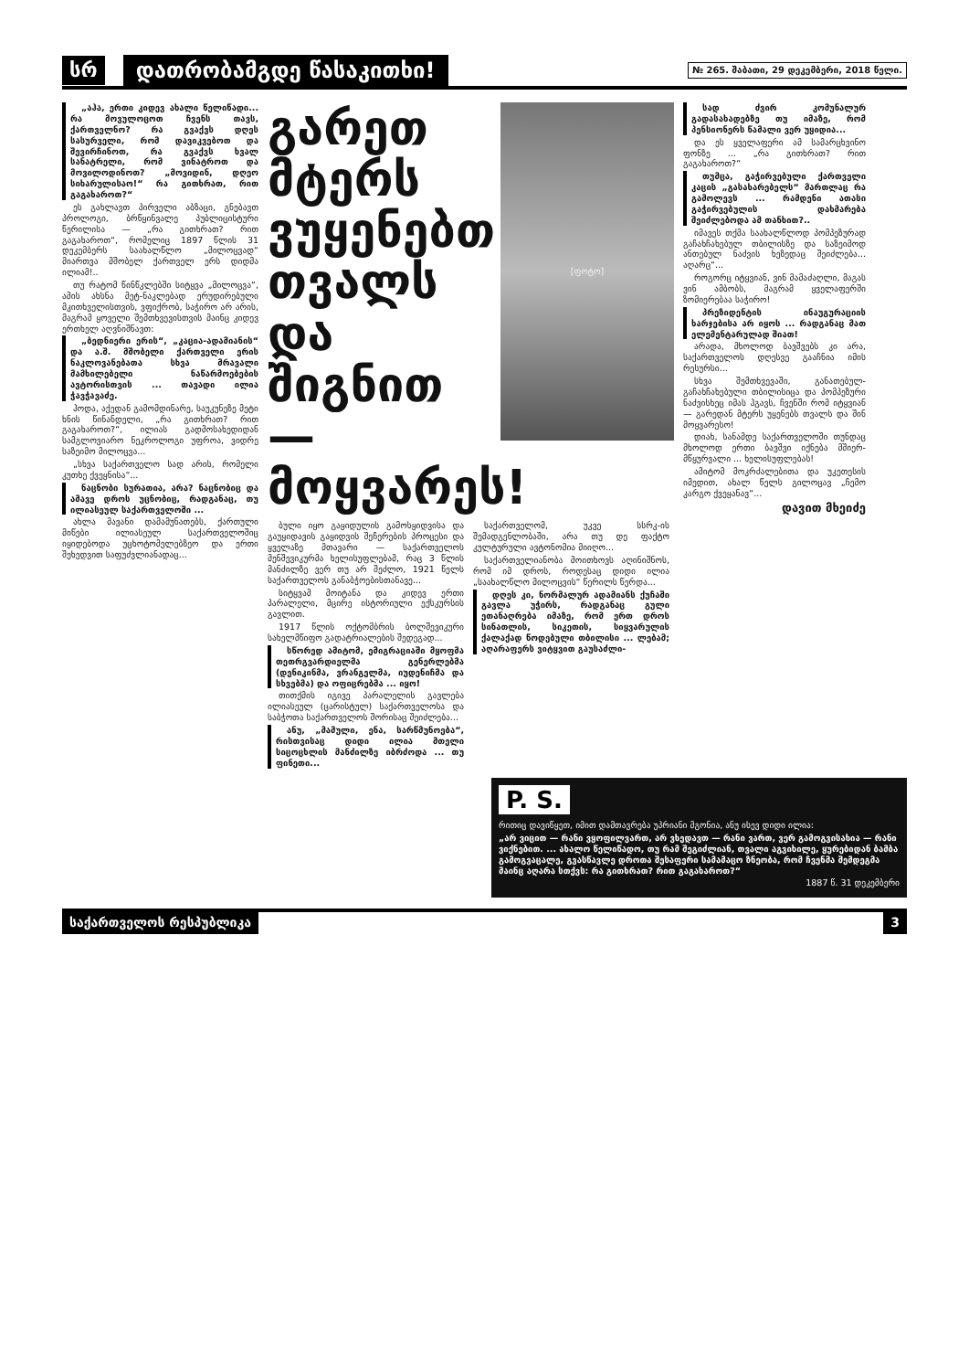სრ დათრობამგდე წასაკითხი! № 265. შაბათი, 29 დეკემბერი, 2018 წელი.
„აჰა, ერთი კიდევ ახალი წელიწადი... რა მოვულოცოთ ჩვენს თავს, ქართველნო? რა გვაქვს დღეს სასურველი, რომ დავიკვებოთ და შევირჩინოთ, რა გვაქვს ხვალ სანატრელი, რომ ვინატროთ და მოვილოდინოთ? „მოვიდინ, დღეო სიხარულისაო!“ რა გითხრათ, რით გაგახაროთ?“
ეს გახლავთ პირველი აბზაცი, გნებავთ პროლოგი, ბრწყინვალე პუბლიცისტური წერილისა — „რა გითხრათ? რით გაგახაროთ“, რომელიც 1897 წლის 31 დეკემბერს საახალწლო „მილოცვად“ მიართვა მშობელ ქართველ ერს დიდმა ილიამ!..
თუ რატომ წინწკლებში სიტყვა „მილოცვა“, ამის ახსნა მეტ-ნაკლებად ერუდირებული მკითხველისთვის, ვფიქრობ, საჭირო არ არის, მაგრამ ყოველი შემთხვევისთვის მაინც კიდევ ერთხელ აღვნიშნავთ:
„ბედნიერი ერის“, „კაცია-ადამიანის“ და ა.შ. მშობელი ქართველი ერის ნაკლოვანებათა სხვა მრავალი მამხილებელი ნაწარმოებების ავტორისთვის ... თავადი ილია ჭავჭავაძე.
ჰოდა, აქედან გამომდინარე, საუკუნეზე მეტი ხნის წინანდელი, „რა გითხრათ? რით გაგახაროთ?“, ილიას გადმოსახედიდან სამგლოვიარო ნეკროლოგი უფროა, ვიდრე საზეიმო მილოცვა...
„სხვა საქართველო სად არის, რომელი კუთხე ქვეყნისა“...
ნაცნობი სურათია, არა? ნაცნობიც და ამავე დროს უცნობიც, რადგანაც, თუ ილიასეულ საქართველოში ...
ახლა მავანი დამამუნათებს, ქართული მიწები ილიასეულ საქართველოშიც იყიდებოდა უცხოტომელებზეო და ერთი შეხედვით საფუძვლიანადაც...
გარეთ მტერს ვუყენებთ თვალს და შიგნით — მოყვარეს!
[ფოტო]
ბული იყო გაყიდულის გამოსყიდვისა და გაუყიდავის გაყიდვის შეჩერების პროცესი და ყველაზე მთავარი — საქართველოს მენშევიკურმა ხელისუფლებამ, რაც 3 წლის მანძილზე ვერ თუ არ შეძლო, 1921 წელს საქართველოს განაბჭოებისთანავე...
სიტყვამ მოიტანა და კიდევ ერთი პარალელი, მცირე ისტორიული ექსკურსის გავლით.
1917 წლის ოქტომბრის ბოლშევიკური სახელმწიფო გადატრიალების შედეგად...
სწორედ ამიტომ, ემიგრაციაში მყოფმა თეთრგვარდიელმა გენერლებმა (დენიკინმა, ვრანგელმა, იუდენიჩმა და სხვებმა) და ოფიცრებმა ... იყო!
თითქმის იგივე პარალელის გავლება ილიასეულ (ცარისტულ) საქართველოსა და საბჭოთა საქართველოს შორისაც შეიძლება...
ანუ, „მამული, ენა, სარწმუნოება“, რისთვისაც დიდი ილია მთელი სიცოცხლის მანძილზე იბრძოდა ... თუ ფინეთი...
საქართველომ, უკვე სსრკ-ის შემადგენლობაში, არა თუ დე ფაქტო კულტურული ავტონომია მიიღო...
საქართველიანობა მოითხოვს აღინიშნოს, რომ იმ დროს, როდესაც დიდი ილია „საახალწლო მილოცვის“ წერილს წერდა...
დღეს კი, ნორმალურ ადამიანს ქუჩაში გავლა უჭირს, რადგანაც გული ეთანაღრება იმაზე, რომ ერთ დროს სინათლის, სიკეთის, სიყვარულის ქალაქად წოდებული თბილისი ... ლებამ; აღარაფერს ვიტყვით გაუსაძლი-
სად ძვირ კომუნალურ გადასახადებზე თუ იმაზე, რომ პენსიონერს წამალი ვერ უყიდია...
და ეს ყველაფერი ამ სამარცხვინო ფონზე ... „რა გითხრათ? რით გაგახაროთ?“
თუმცა, გაჭირვებული ქართველი კაცის „გასახარებელს“ მართლაც რა გამოლევს ... რამდენი ათასი გაჭირვებულის დახმარება შეიძლებოდა ამ თანხით?..
იმავეს თქმა საახალწლოდ პომპეზურად გაჩახჩახებულ თბილისზე და საზეიმოდ ანთებულ ნაძვის ხეზედაც შეიძლება... აღარც“...
როგორც იტყვიან, ვინ მამაძაღლი, მაგას ვინ ამბობს, მაგრამ ყველაფერში ზომიერებაა საჭირო!
პრეზიდენტის ინაუგურაციის ხარჯებისა არ იყოს ... რადგანაც მათ ელემენტარულად შიათ!
არადა, მხოლოდ ბავშვებს კი არა, საქართველოს დღესვე გააჩნია იმის რესურსი...
სხვა შემთხვევაში, განათებულ-გაჩახჩახებული თბილისიცა და პომპეზური ნაძვისხეც იმას ჰგავს, ჩვენში რომ იტყვიან — გარედან მტერს უყენებს თვალს და შინ მოყვარესო!
დიახ, სანამდე საქართველოში თუნდაც მხოლოდ ერთი ბავშვი იქნება მშიერ-მწყურვალი ... ხელისუფლებას!
ამიტომ მოკრძალებითა და უკეთესის იმედით, ახალ წელს გილოცავ „ჩემო კარგო ქვეყანავ“...
დავით მხეიძე
P. S.
რითიც დავიწყეთ, იმით დამთავრება უპრიანი მგონია, ანუ ისევ დიდი ილია:
„არ ვიცით — რანი ვყოფილვართ, არ ვხედავთ — რანი ვართ, ვერ გამოგვისახია — რანი ვიქნებით. ... ახალო წელიწადო, თუ რამ შეგიძლიან, თვალი აგვიხილე, ყურებიდან ბამბა გამოგვაცალე, გვასწავლე დროთა შესაფერი სამამაცო ზნეობა, რომ ჩვენმა შემდეგმა მაინც აღარა სთქვს: რა გითხრათ? რით გაგახაროთ?“
1887 წ. 31 დეკემბერი
საქართველოს რესპუბლიკა 3